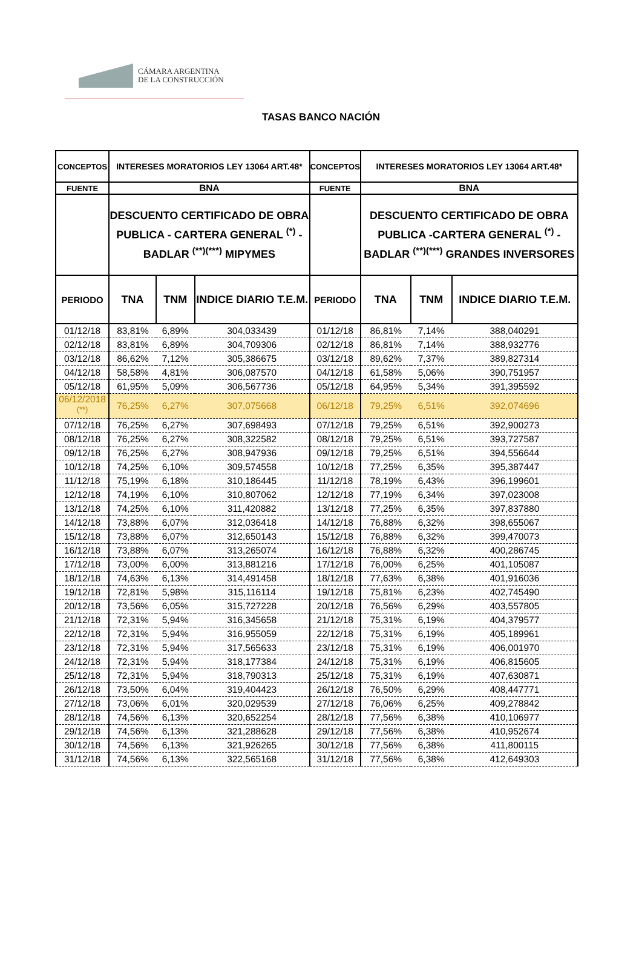CÁMARA ARGENTINA
DE LA CONSTRUCCIÓN
TASAS BANCO NACIÓN
| CONCEPTOS | INTERESES MORATORIOS LEY 13064 ART.48* | | | CONCEPTOS | INTERESES MORATORIOS LEY 13064 ART.48* | | |
| --- | --- | --- | --- | --- | --- | --- | --- |
| FUENTE | BNA | | | FUENTE | BNA | | |
| | DESCUENTO CERTIFICADO DE OBRA PUBLICA - CARTERA GENERAL <sup>(*)</sup> - BADLAR <sup>(**)(***)</sup> MIPYMES | | | | DESCUENTO CERTIFICADO DE OBRA PUBLICA -CARTERA GENERAL <sup>(*)</sup> - BADLAR <sup>(**)(***)</sup> GRANDES INVERSORES | | |
| PERIODO | TNA | TNM | INDICE DIARIO T.E.M. | PERIODO | TNA | TNM | INDICE DIARIO T.E.M. |
| 01/12/18 | 83,81% | 6,89% | 304,033439 | 01/12/18 | 86,81% | 7,14% | 388,040291 |
| 02/12/18 | 83,81% | 6,89% | 304,709306 | 02/12/18 | 86,81% | 7,14% | 388,932776 |
| 03/12/18 | 86,62% | 7,12% | 305,386675 | 03/12/18 | 89,62% | 7,37% | 389,827314 |
| 04/12/18 | 58,58% | 4,81% | 306,087570 | 04/12/18 | 61,58% | 5,06% | 390,751957 |
| 05/12/18 | 61,95% | 5,09% | 306,567736 | 05/12/18 | 64,95% | 5,34% | 391,395592 |
| 06/12/2018 <sup>(**)</sup> | 76,25% | 6,27% | 307,075668 | 06/12/18 | 79,25% | 6,51% | 392,074696 |
| 07/12/18 | 76,25% | 6,27% | 307,698493 | 07/12/18 | 79,25% | 6,51% | 392,900273 |
| 08/12/18 | 76,25% | 6,27% | 308,322582 | 08/12/18 | 79,25% | 6,51% | 393,727587 |
| 09/12/18 | 76,25% | 6,27% | 308,947936 | 09/12/18 | 79,25% | 6,51% | 394,556644 |
| 10/12/18 | 74,25% | 6,10% | 309,574558 | 10/12/18 | 77,25% | 6,35% | 395,387447 |
| 11/12/18 | 75,19% | 6,18% | 310,186445 | 11/12/18 | 78,19% | 6,43% | 396,199601 |
| 12/12/18 | 74,19% | 6,10% | 310,807062 | 12/12/18 | 77,19% | 6,34% | 397,023008 |
| 13/12/18 | 74,25% | 6,10% | 311,420882 | 13/12/18 | 77,25% | 6,35% | 397,837880 |
| 14/12/18 | 73,88% | 6,07% | 312,036418 | 14/12/18 | 76,88% | 6,32% | 398,655067 |
| 15/12/18 | 73,88% | 6,07% | 312,650143 | 15/12/18 | 76,88% | 6,32% | 399,470073 |
| 16/12/18 | 73,88% | 6,07% | 313,265074 | 16/12/18 | 76,88% | 6,32% | 400,286745 |
| 17/12/18 | 73,00% | 6,00% | 313,881216 | 17/12/18 | 76,00% | 6,25% | 401,105087 |
| 18/12/18 | 74,63% | 6,13% | 314,491458 | 18/12/18 | 77,63% | 6,38% | 401,916036 |
| 19/12/18 | 72,81% | 5,98% | 315,116114 | 19/12/18 | 75,81% | 6,23% | 402,745490 |
| 20/12/18 | 73,56% | 6,05% | 315,727228 | 20/12/18 | 76,56% | 6,29% | 403,557805 |
| 21/12/18 | 72,31% | 5,94% | 316,345658 | 21/12/18 | 75,31% | 6,19% | 404,379577 |
| 22/12/18 | 72,31% | 5,94% | 316,955059 | 22/12/18 | 75,31% | 6,19% | 405,189961 |
| 23/12/18 | 72,31% | 5,94% | 317,565633 | 23/12/18 | 75,31% | 6,19% | 406,001970 |
| 24/12/18 | 72,31% | 5,94% | 318,177384 | 24/12/18 | 75,31% | 6,19% | 406,815605 |
| 25/12/18 | 72,31% | 5,94% | 318,790313 | 25/12/18 | 75,31% | 6,19% | 407,630871 |
| 26/12/18 | 73,50% | 6,04% | 319,404423 | 26/12/18 | 76,50% | 6,29% | 408,447771 |
| 27/12/18 | 73,06% | 6,01% | 320,029539 | 27/12/18 | 76,06% | 6,25% | 409,278842 |
| 28/12/18 | 74,56% | 6,13% | 320,652254 | 28/12/18 | 77,56% | 6,38% | 410,106977 |
| 29/12/18 | 74,56% | 6,13% | 321,288628 | 29/12/18 | 77,56% | 6,38% | 410,952674 |
| 30/12/18 | 74,56% | 6,13% | 321,926265 | 30/12/18 | 77,56% | 6,38% | 411,800115 |
| 31/12/18 | 74,56% | 6,13% | 322,565168 | 31/12/18 | 77,56% | 6,38% | 412,649303 |